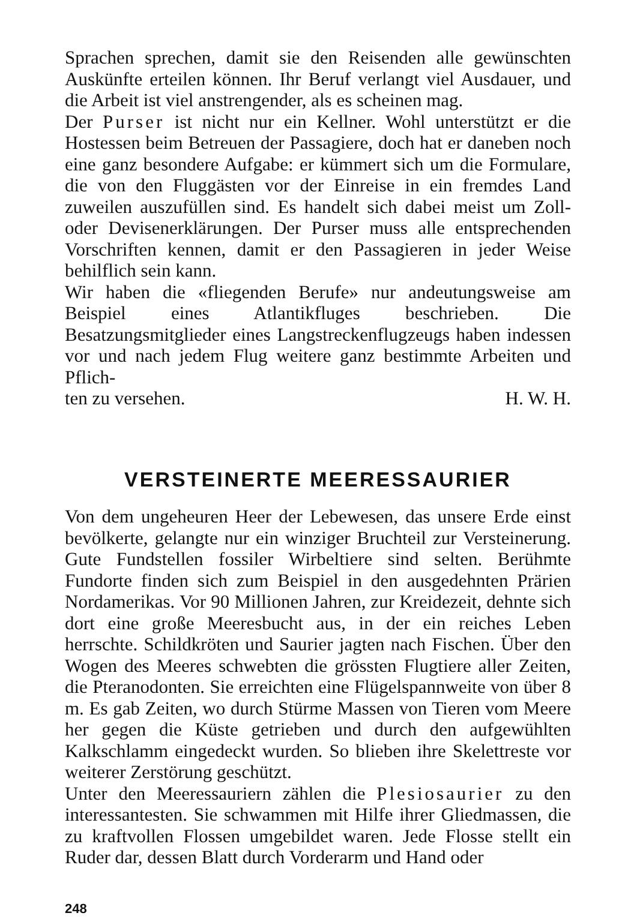Sprachen sprechen, damit sie den Reisenden alle gewünschten Auskünfte erteilen können. Ihr Beruf verlangt viel Ausdauer, und die Arbeit ist viel anstrengender, als es scheinen mag.
Der Purser ist nicht nur ein Kellner. Wohl unterstützt er die Hostessen beim Betreuen der Passagiere, doch hat er daneben noch eine ganz besondere Aufgabe: er kümmert sich um die Formulare, die von den Fluggästen vor der Einreise in ein fremdes Land zuweilen auszufüllen sind. Es handelt sich dabei meist um Zoll- oder Devisenerklärungen. Der Purser muss alle entsprechenden Vorschriften kennen, damit er den Passagieren in jeder Weise behilflich sein kann.
Wir haben die «fliegenden Berufe» nur andeutungsweise am Beispiel eines Atlantikfluges beschrieben. Die Besatzungsmitglieder eines Langstreckenflugzeugs haben indessen vor und nach jedem Flug weitere ganz bestimmte Arbeiten und Pflich-
ten zu versehen. H. W. H.
VERSTEINERTE MEERESSAURIER
Von dem ungeheuren Heer der Lebewesen, das unsere Erde einst bevölkerte, gelangte nur ein winziger Bruchteil zur Versteinerung. Gute Fundstellen fossiler Wirbeltiere sind selten. Berühmte Fundorte finden sich zum Beispiel in den ausgedehnten Prärien Nordamerikas. Vor 90 Millionen Jahren, zur Kreidezeit, dehnte sich dort eine große Meeresbucht aus, in der ein reiches Leben herrschte. Schildkröten und Saurier jagten nach Fischen. Über den Wogen des Meeres schwebten die grössten Flugtiere aller Zeiten, die Pteranodonten. Sie erreichten eine Flügelspannweite von über 8 m. Es gab Zeiten, wo durch Stürme Massen von Tieren vom Meere her gegen die Küste getrieben und durch den aufgewühlten Kalkschlamm eingedeckt wurden. So blieben ihre Skelettreste vor weiterer Zerstörung geschützt.
Unter den Meeressauriern zählen die Plesiosaurier zu den interessantesten. Sie schwammen mit Hilfe ihrer Gliedmassen, die zu kraftvollen Flossen umgebildet waren. Jede Flosse stellt ein Ruder dar, dessen Blatt durch Vorderarm und Hand oder
248